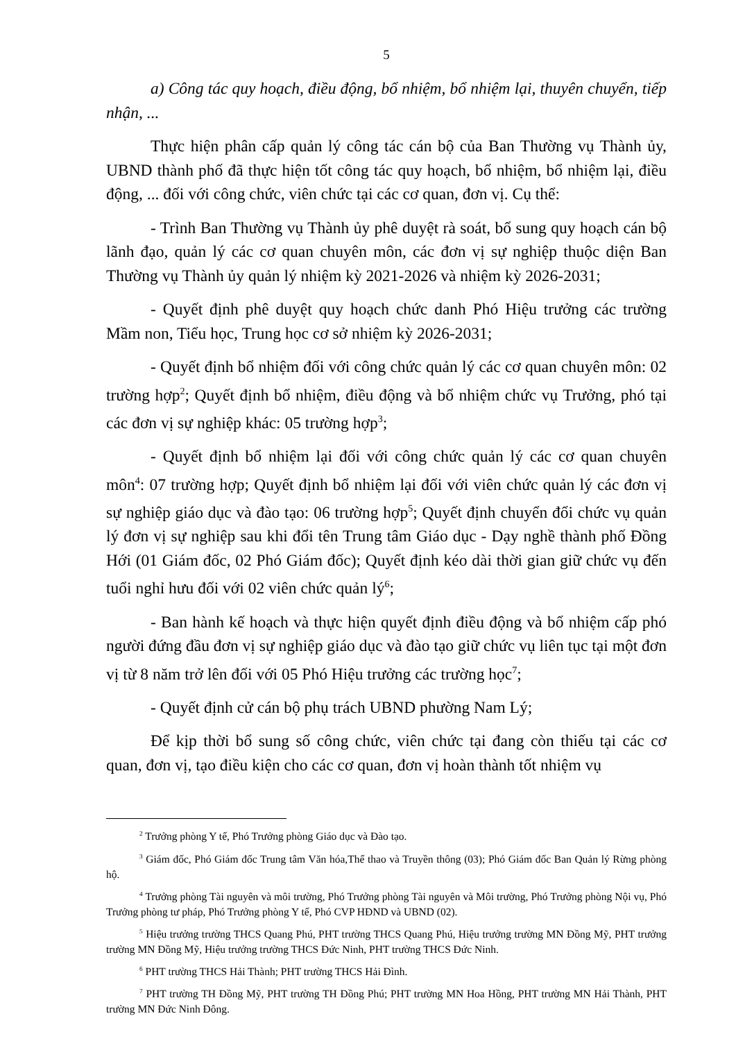5
a) Công tác quy hoạch, điều động, bổ nhiệm, bổ nhiệm lại, thuyên chuyển, tiếp nhận, ...
Thực hiện phân cấp quản lý công tác cán bộ của Ban Thường vụ Thành ủy, UBND thành phố đã thực hiện tốt công tác quy hoạch, bổ nhiệm, bổ nhiệm lại, điều động, ... đối với công chức, viên chức tại các cơ quan, đơn vị. Cụ thể:
- Trình Ban Thường vụ Thành ủy phê duyệt rà soát, bổ sung quy hoạch cán bộ lãnh đạo, quản lý các cơ quan chuyên môn, các đơn vị sự nghiệp thuộc diện Ban Thường vụ Thành ủy quản lý nhiệm kỳ 2021-2026 và nhiệm kỳ 2026-2031;
- Quyết định phê duyệt quy hoạch chức danh Phó Hiệu trưởng các trường Mầm non, Tiểu học, Trung học cơ sở nhiệm kỳ 2026-2031;
- Quyết định bổ nhiệm đối với công chức quản lý các cơ quan chuyên môn: 02 trường hợp<sup>2</sup>; Quyết định bổ nhiệm, điều động và bổ nhiệm chức vụ Trưởng, phó tại các đơn vị sự nghiệp khác: 05 trường hợp<sup>3</sup>;
- Quyết định bổ nhiệm lại đối với công chức quản lý các cơ quan chuyên môn<sup>4</sup>: 07 trường hợp; Quyết định bổ nhiệm lại đối với viên chức quản lý các đơn vị sự nghiệp giáo dục và đào tạo: 06 trường hợp<sup>5</sup>; Quyết định chuyển đổi chức vụ quản lý đơn vị sự nghiệp sau khi đổi tên Trung tâm Giáo dục - Dạy nghề thành phố Đồng Hới (01 Giám đốc, 02 Phó Giám đốc); Quyết định kéo dài thời gian giữ chức vụ đến tuổi nghỉ hưu đối với 02 viên chức quản lý<sup>6</sup>;
- Ban hành kế hoạch và thực hiện quyết định điều động và bổ nhiệm cấp phó người đứng đầu đơn vị sự nghiệp giáo dục và đào tạo giữ chức vụ liên tục tại một đơn vị từ 8 năm trở lên đối với 05 Phó Hiệu trưởng các trường học<sup>7</sup>;
- Quyết định cử cán bộ phụ trách UBND phường Nam Lý;
Để kịp thời bổ sung số công chức, viên chức tại đang còn thiếu tại các cơ quan, đơn vị, tạo điều kiện cho các cơ quan, đơn vị hoàn thành tốt nhiệm vụ
<sup>2</sup> Trưởng phòng Y tế, Phó Trưởng phòng Giáo dục và Đào tạo.
<sup>3</sup> Giám đốc, Phó Giám đốc Trung tâm Văn hóa,Thể thao và Truyền thông (03); Phó Giám đốc Ban Quản lý Rừng phòng hộ.
<sup>4</sup> Trưởng phòng Tài nguyên và môi trường, Phó Trưởng phòng Tài nguyên và Môi trường, Phó Trưởng phòng Nội vụ, Phó Trưởng phòng tư pháp, Phó Trưởng phòng Y tế, Phó CVP HĐND và UBND (02).
<sup>5</sup> Hiệu trưởng trường THCS Quang Phú, PHT trường THCS Quang Phú, Hiệu trưởng trường MN Đồng Mỹ, PHT trưởng trường MN Đồng Mỹ, Hiệu trưởng trường THCS Đức Ninh, PHT trường THCS Đức Ninh.
<sup>6</sup> PHT trường THCS Hải Thành; PHT trường THCS Hải Đình.
<sup>7</sup> PHT trường TH Đồng Mỹ, PHT trường TH Đồng Phú; PHT trường MN Hoa Hồng, PHT trường MN Hải Thành, PHT trường MN Đức Ninh Đông.